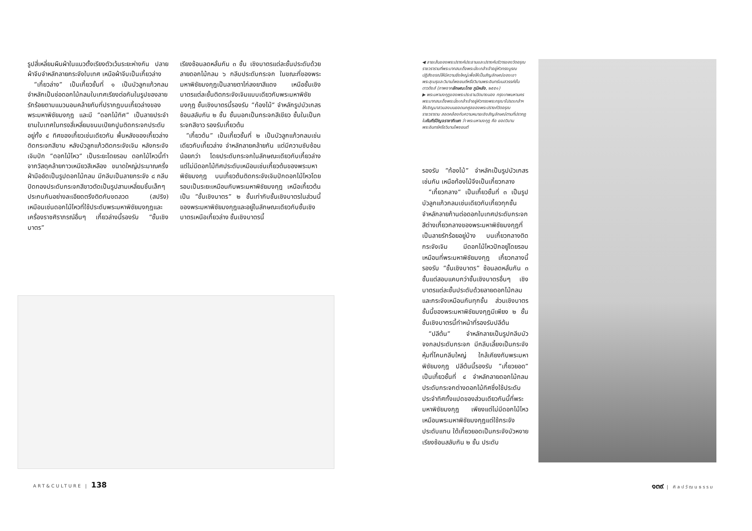รูปสี่เหลี่ยมผืนผ้าในแนวตั้งเรียงตัวเว้นระยะห่างกัน ปลายผ้าจีบจำหลักลายกระจังใบเทศ เหนือผ้าจีบเป็นเกี้ยวล่าง
 “เกี้ยวล่าง” เป็นเกี้ยวชั้นที่ ๑ เป็นบัวลูกแก้วกลม จำหลักเป็นช่อดอกไม้กลมใบเทศเรียงต่อกันในรูปของลายรักร้อยตามแนวนอนคล้ายกับที่ปรากฏบนเกี้ยวล่างของพระมหาพิชัยมงกุฎ และมี “ดอกไม้ทิศ” เป็นลายประจำยามใบเทศในทรงสี่เหลี่ยมขนมเปียกปูนติดกระจกประดับอยู่ทั้ง ๔ ทิศของเกี้ยวเช่นเดียวกัน พื้นหลังของเกี้ยวล่างติดกระจกสีขาบ หลังบัวลูกแก้วติดกระจังเจิม หลังกระจังเจิมปัก “ดอกไม้ไหว” เป็นระยะโดยรอบ ดอกไม้ไหวนี้ทำจากวัสดุคล้ายกาวเหนียวสีเหลือง ขนาดใหญ่ประมาณครึ่งฝ่ามืออัดเป็นรูปดอกไม้กลม มีกลีบเป็นลายกระจัง ๘ กลีบปิดทองประดับกระจกสีขาวตัดเป็นรูปสามเหลี่ยมชิ้นเล็กๆ ประกบกันอย่างละเอียดตรึงติดกับขดลวด (สปริง) เหมือนเช่นดอกไม้ไหวที่ใช้ประดับพระมหาพิชัยมงกุฎและเครื่องราชศิราภรณ์อื่นๆ เกี้ยวล่างนี้รองรับ “ชั้นเชิงบาตร”
เรียงซ้อนลดหลั่นกัน ๓ ชั้น เชิงบาตรแต่ละชั้นประดับด้วยลายดอกไม้กลม ๖ กลีบประดับกระจก ในขณะที่ของพระมหาพิชัยมงกุฎเป็นลายตาไก่ลงยาสีแดง เหนือชั้นเชิงบาตรแต่ละชั้นติดกระจังเจิมแบบเดียวกับพระมหาพิชัยมงกุฎ ชั้นเชิงบาตรนี้รองรับ “ท้องไม้” จำหลักรูปบัวเกสรซ้อนสลับกัน ๒ ชั้น ชั้นนอกเป็นกระจกสีเขียว ชั้นในเป็นกระจกสีขาว รองรับเกี้ยวต้น
 “เกี้ยวต้น” เป็นเกี้ยวชั้นที่ ๒ เป็นบัวลูกแก้วกลมเช่นเดียวกับเกี้ยวล่าง จำหลักลายคล้ายกัน แต่มีความซับซ้อนน้อยกว่า โดยประดับกระจกในลักษณะเดียวกับเกี้ยวล่าง แต่ไม่มีดอกไม้ทิศประดับเหมือนเช่นเกี้ยวต้นของพระมหาพิชัยมงกุฎ บนเกี้ยวต้นติดกระจังเจิมปักดอกไม้ไหวโดยรอบเป็นระยะเหมือนกับพระมหาพิชัยมงกุฎ เหนือเกี้ยวต้นเป็น “ชั้นเชิงบาตร” ๒ ชั้นเท่ากับชั้นเชิงบาตรในส่วนนี้ของพระมหาพิชัยมงกุฎและอยู่ในลักษณะเดียวกับชั้นเชิงบาตรเหนือเกี้ยวล่าง ชั้นเชิงบาตรนี้
◀ ลายเส้นของพระปรางค์ประธานและปรางค์บริวารของวัดอรุณราชวรารามที่พระบาทสมเด็จพระนั่งเกล้าเจ้าอยู่หัวทรงบูรณปฏิสังขรณ์ให้มีความยิ่งใหญ่เพื่อให้เป็นสัญลักษณ์ของเขาพระสุเมรุและวิมานไพชยนต์หรือวิมานพระอินทร์บนสวรรค์ชั้นดาวดึงส์ (ภาพจากลักษณะไทย ภูมิหลัง, ๒๕๕๑)
▶ พระมหามงกุฎของพระประธานวัดนางนอง กรุงเทพมหานคร พระบาทสมเด็จพระนั่งเกล้าเจ้าอยู่หัวทรงพระกรุณาโปรดเกล้าฯ ให้เชิญมาสวมลงบนยอดนภศูลของพระปรางค์วัดอรุณราชวราราม สอดคล้องกับความหมายเชิงสัญลักษณ์ตามที่ปรากฏในคัมภีร์ปัญจราชาภิเษก ว่า พระมหามงกุฎ คือ ยอดวิมานพระอินทร์หรือวิมานไพชยนต์
รองรับ “ท้องไม้” จำหลักเป็นรูปบัวเกสรเช่นกัน เหนือท้องไม้จึงเป็นเกี้ยวกลาง
 “เกี้ยวกลาง” เป็นเกี้ยวชั้นที่ ๓ เป็นรูปบัวลูกแก้วกลมเช่นเดียวกับเกี้ยวทุกชั้น จำหลักลายก้านต่อดอกใบเทศประดับกระจกสีต่างเกี้ยวกลางของพระมหาพิชัยมงกุฎที่เป็นลายรักร้อยอยู่บ้าง บนเกี้ยวกลางติดกระจังเจิม มีดอกไม้ไหวปักอยู่โดยรอบเหมือนที่พระมหาพิชัยมงกุฎ เกี้ยวกลางนี้รองรับ “ชั้นเชิงบาตร” ซ้อนลดหลั่นกัน ๓ ชั้นแต่สอบแคบกว่าชั้นเชิงบาตรอื่นๆ เชิงบาตรแต่ละชั้นประดับด้วยลายดอกไม้กลมและกระจังเหมือนกันทุกชั้น ส่วนเชิงบาตรชั้นนี้ของพระมหาพิชัยมงกุฎมีเพียง ๒ ชั้น ชั้นเชิงบาตรนี้ทำหน้าที่รองรับปลีต้น
 “ปลีต้น” จำหลักลายเป็นรูปกลีบบัวจงกลประดับกระจก มีกลีบเลี้ยงเป็นกระจังหุ้มที่โคนกลีบใหญ่ ใกล้เคียงกับพระมหาพิชัยมงกุฎ ปลีต้นนี้รองรับ “เกี้ยวยอด” เป็นเกี้ยวชั้นที่ ๔ จำหลักลายดอกไม้กลมประดับกระจกต่างดอกไม้ทิศซึ่งใช้ประดับประจำทิศทั้งแปดของส่วนเดียวกันนี้ที่พระมหาพิชัยมงกุฎ เพียงแต่ไม่มีดอกไม้ไหวเหมือนพระมหาพิชัยมงกุฎแต่ใช้กระจังประดับแทน ใต้เกี้ยวยอดเป็นกระจังบัวหงายเรียงซ้อนสลับกัน ๒ ชั้น ประดับ
ART&CULTURE | 138 ๑๓๙ | ศิลปวัฒนธรรม